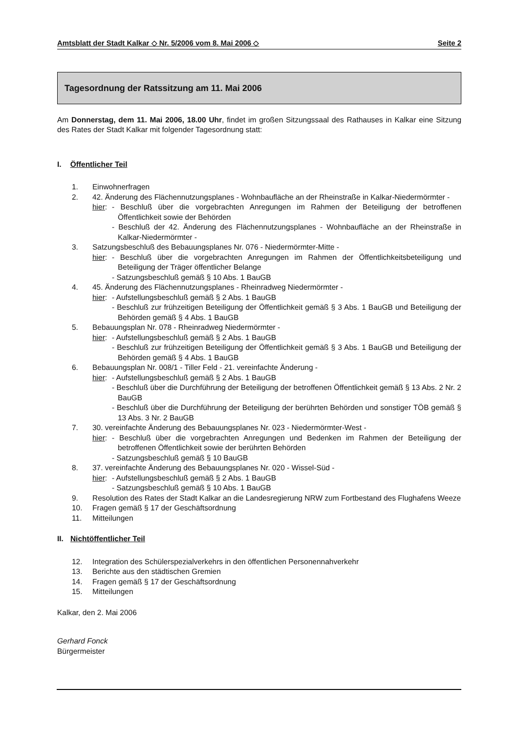Amtsblatt der Stadt Kalkar ◇ Nr. 5/2006 vom 8. Mai 2006 ◇ Seite 2
Tagesordnung der Ratssitzung am 11. Mai 2006
Am Donnerstag, dem 11. Mai 2006, 18.00 Uhr, findet im großen Sitzungssaal des Rathauses in Kalkar eine Sitzung des Rates der Stadt Kalkar mit folgender Tagesordnung statt:
I. Öffentlicher Teil
1. Einwohnerfragen
2. 42. Änderung des Flächennutzungsplanes - Wohnbaufläche an der Rheinstraße in Kalkar-Niedermörmter -
hier: - Beschluß über die vorgebrachten Anregungen im Rahmen der Beteiligung der betroffenen Öffentlichkeit sowie der Behörden
- Beschluß der 42. Änderung des Flächennutzungsplanes - Wohnbaufläche an der Rheinstraße in Kalkar-Niedermörmter -
3. Satzungsbeschluß des Bebauungsplanes Nr. 076 - Niedermörmter-Mitte -
hier: - Beschluß über die vorgebrachten Anregungen im Rahmen der Öffentlichkeitsbeteiligung und Beteiligung der Träger öffentlicher Belange
- Satzungsbeschluß gemäß § 10 Abs. 1 BauGB
4. 45. Änderung des Flächennutzungsplanes - Rheinradweg Niedermörmter -
hier: - Aufstellungsbeschluß gemäß § 2 Abs. 1 BauGB
- Beschluß zur frühzeitigen Beteiligung der Öffentlichkeit gemäß § 3 Abs. 1 BauGB und Beteiligung der Behörden gemäß § 4 Abs. 1 BauGB
5. Bebauungsplan Nr. 078 - Rheinradweg Niedermörmter -
hier: - Aufstellungsbeschluß gemäß § 2 Abs. 1 BauGB
- Beschluß zur frühzeitigen Beteiligung der Öffentlichkeit gemäß § 3 Abs. 1 BauGB und Beteiligung der Behörden gemäß § 4 Abs. 1 BauGB
6. Bebauungsplan Nr. 008/1 - Tiller Feld - 21. vereinfachte Änderung -
hier: - Aufstellungsbeschluß gemäß § 2 Abs. 1 BauGB
- Beschluß über die Durchführung der Beteiligung der betroffenen Öffentlichkeit gemäß § 13 Abs. 2 Nr. 2 BauGB
- Beschluß über die Durchführung der Beteiligung der berührten Behörden und sonstiger TÖB gemäß § 13 Abs. 3 Nr. 2 BauGB
7. 30. vereinfachte Änderung des Bebauungsplanes Nr. 023 - Niedermörmter-West -
hier: - Beschluß über die vorgebrachten Anregungen und Bedenken im Rahmen der Beteiligung der betroffenen Öffentlichkeit sowie der berührten Behörden
- Satzungsbeschluß gemäß § 10 BauGB
8. 37. vereinfachte Änderung des Bebauungsplanes Nr. 020 - Wissel-Süd -
hier: - Aufstellungsbeschluß gemäß § 2 Abs. 1 BauGB
- Satzungsbeschluß gemäß § 10 Abs. 1 BauGB
9. Resolution des Rates der Stadt Kalkar an die Landesregierung NRW zum Fortbestand des Flughafens Weeze
10. Fragen gemäß § 17 der Geschäftsordnung
11. Mitteilungen
II. Nichtöffentlicher Teil
12. Integration des Schülerspezialverkehrs in den öffentlichen Personennahverkehr
13. Berichte aus den städtischen Gremien
14. Fragen gemäß § 17 der Geschäftsordnung
15. Mitteilungen
Kalkar, den 2. Mai 2006
Gerhard Fonck
Bürgermeister